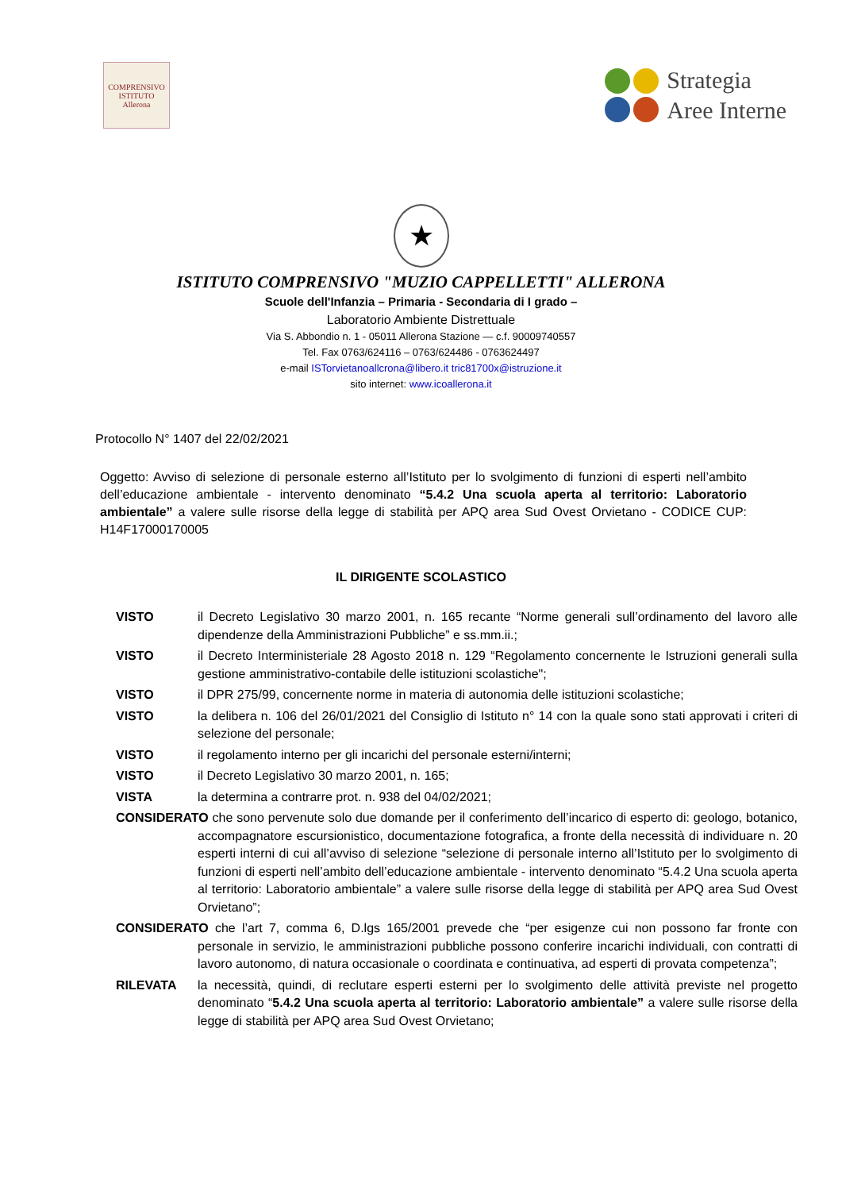COMPRENSIVO
ISTITUTO
Allerona
Strategia
Aree Interne
★
ISTITUTO COMPRENSIVO "MUZIO CAPPELLETTI" ALLERONA
Scuole dell'Infanzia – Primaria - Secondaria di I grado –
Laboratorio Ambiente Distrettuale
Via S. Abbondio n. 1 - 05011 Allerona Stazione — c.f. 90009740557
Tel. Fax 0763/624116 – 0763/624486 - 0763624497
e-mail ISTorvietanoallcrona@libero.it tric81700x@istruzione.it
sito internet: www.icoallerona.it
Protocollo N° 1407 del 22/02/2021
Oggetto: Avviso di selezione di personale esterno all’Istituto per lo svolgimento di funzioni di esperti nell’ambito dell’educazione ambientale - intervento denominato “5.4.2 Una scuola aperta al territorio: Laboratorio ambientale” a valere sulle risorse della legge di stabilità per APQ area Sud Ovest Orvietano - CODICE CUP: H14F17000170005
IL DIRIGENTE SCOLASTICO
VISTO il Decreto Legislativo 30 marzo 2001, n. 165 recante “Norme generali sull’ordinamento del lavoro alle dipendenze della Amministrazioni Pubbliche” e ss.mm.ii.;
VISTO il Decreto Interministeriale 28 Agosto 2018 n. 129 “Regolamento concernente le Istruzioni generali sulla gestione amministrativo-contabile delle istituzioni scolastiche";
VISTO il DPR 275/99, concernente norme in materia di autonomia delle istituzioni scolastiche;
VISTO la delibera n. 106 del 26/01/2021 del Consiglio di Istituto n° 14 con la quale sono stati approvati i criteri di selezione del personale;
VISTO il regolamento interno per gli incarichi del personale esterni/interni;
VISTO il Decreto Legislativo 30 marzo 2001, n. 165;
VISTA la determina a contrarre prot. n. 938 del 04/02/2021;
CONSIDERATO che sono pervenute solo due domande per il conferimento dell’incarico di esperto di: geologo, botanico, accompagnatore escursionistico, documentazione fotografica, a fronte della necessità di individuare n. 20 esperti interni di cui all’avviso di selezione “selezione di personale interno all’Istituto per lo svolgimento di funzioni di esperti nell’ambito dell’educazione ambientale - intervento denominato “5.4.2 Una scuola aperta al territorio: Laboratorio ambientale” a valere sulle risorse della legge di stabilità per APQ area Sud Ovest Orvietano”;
CONSIDERATO che l’art 7, comma 6, D.lgs 165/2001 prevede che “per esigenze cui non possono far fronte con personale in servizio, le amministrazioni pubbliche possono conferire incarichi individuali, con contratti di lavoro autonomo, di natura occasionale o coordinata e continuativa, ad esperti di provata competenza”;
RILEVATA la necessità, quindi, di reclutare esperti esterni per lo svolgimento delle attività previste nel progetto denominato “5.4.2 Una scuola aperta al territorio: Laboratorio ambientale” a valere sulle risorse della legge di stabilità per APQ area Sud Ovest Orvietano;